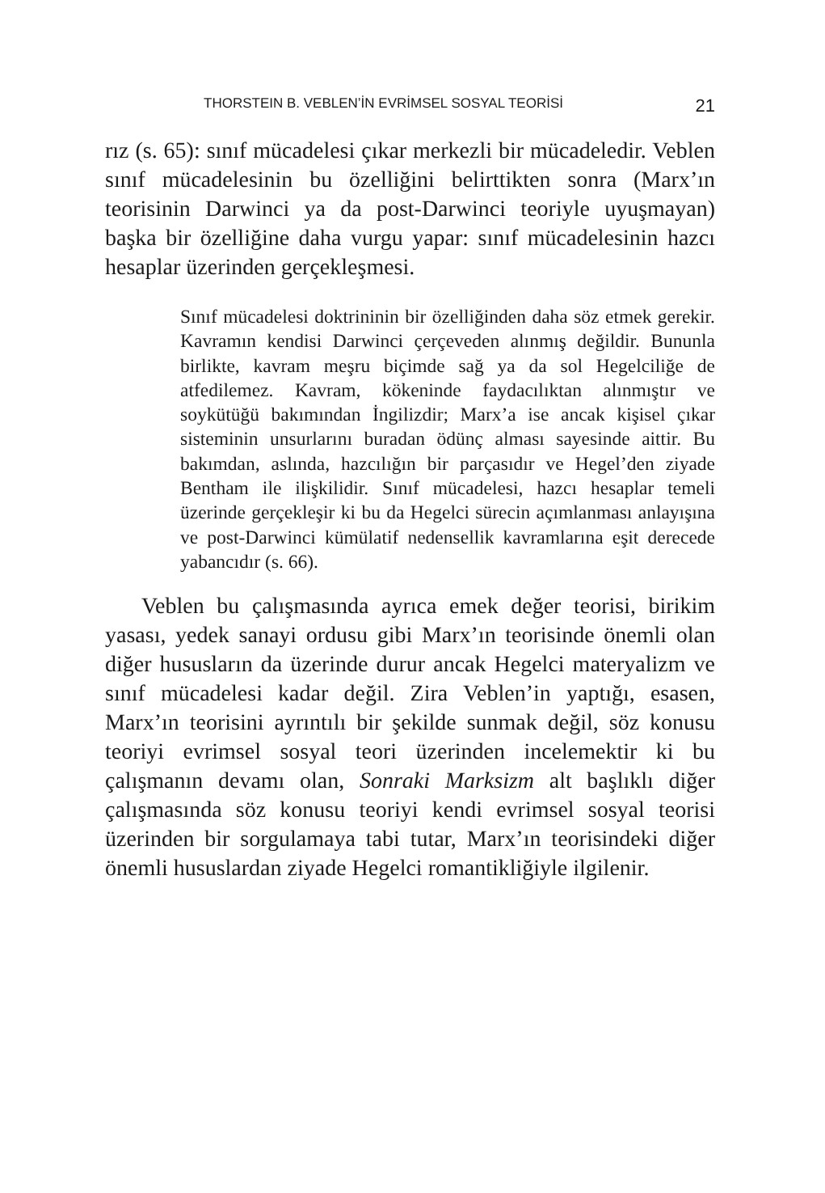THORSTEIN B. VEBLEN’İN EVRİMSEL SOSYAL TEORİSİ 21
rız (s. 65): sınıf mücadelesi çıkar merkezli bir mücadeledir. Veblen sınıf mücadelesinin bu özelliğini belirttikten sonra (Marx’ın teorisinin Darwinci ya da post-Darwinci teoriyle uyuşmayan) başka bir özelliğine daha vurgu yapar: sınıf mücadelesinin hazcı hesaplar üzerinden gerçekleşmesi.
Sınıf mücadelesi doktrininin bir özelliğinden daha söz etmek gerekir. Kavramın kendisi Darwinci çerçeveden alınmış değildir. Bununla birlikte, kavram meşru biçimde sağ ya da sol Hegelciliğe de atfedilemez. Kavram, kökeninde faydacılıktan alınmıştır ve soykütüğü bakımından İngilizdir; Marx’a ise ancak kişisel çıkar sisteminin unsurlarını buradan ödünç alması sayesinde aittir. Bu bakımdan, aslında, hazcılığın bir parçasıdır ve Hegel’den ziyade Bentham ile ilişkilidir. Sınıf mücadelesi, hazcı hesaplar temeli üzerinde gerçekleşir ki bu da Hegelci sürecin açımlanması anlayışına ve post-Darwinci kümülatif nedensellik kavramlarına eşit derecede yabancıdır (s. 66).
Veblen bu çalışmasında ayrıca emek değer teorisi, birikim yasası, yedek sanayi ordusu gibi Marx’ın teorisinde önemli olan diğer hususların da üzerinde durur ancak Hegelci materyalizm ve sınıf mücadelesi kadar değil. Zira Veblen’in yaptığı, esasen, Marx’ın teorisini ayrıntılı bir şekilde sunmak değil, söz konusu teoriyi evrimsel sosyal teori üzerinden incelemektir ki bu çalışmanın devamı olan, Sonraki Marksizm alt başlıklı diğer çalışmasında söz konusu teoriyi kendi evrimsel sosyal teorisi üzerinden bir sorgulamaya tabi tutar, Marx’ın teorisindeki diğer önemli hususlardan ziyade Hegelci romantikliğiyle ilgilenir.